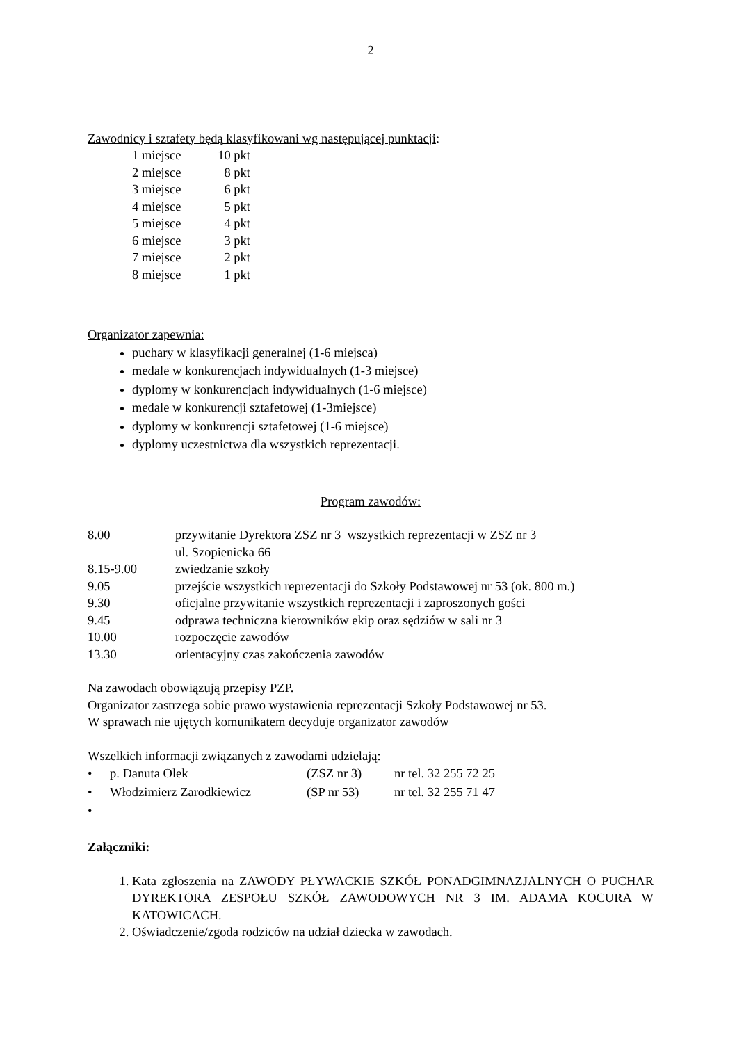2
Zawodnicy i sztafety będą klasyfikowani wg następującej punktacji:
| 1 miejsce | 10 pkt |
| 2 miejsce | 8 pkt |
| 3 miejsce | 6 pkt |
| 4 miejsce | 5 pkt |
| 5 miejsce | 4 pkt |
| 6 miejsce | 3 pkt |
| 7 miejsce | 2 pkt |
| 8 miejsce | 1 pkt |
Organizator zapewnia:
puchary w klasyfikacji generalnej (1-6 miejsca)
medale w konkurencjach indywidualnych (1-3 miejsce)
dyplomy w konkurencjach indywidualnych (1-6 miejsce)
medale w konkurencji sztafetowej (1-3miejsce)
dyplomy w konkurencji sztafetowej (1-6 miejsce)
dyplomy uczestnictwa dla wszystkich reprezentacji.
Program zawodów:
| 8.00 | przywitanie Dyrektora ZSZ nr 3 wszystkich reprezentacji w ZSZ nr 3 ul. Szopienicka 66 |
| 8.15-9.00 | zwiedzanie szkoły |
| 9.05 | przejście wszystkich reprezentacji do Szkoły Podstawowej nr 53 (ok. 800 m.) |
| 9.30 | oficjalne przywitanie wszystkich reprezentacji i zaproszonych gości |
| 9.45 | odprawa techniczna kierowników ekip oraz sędziów w sali nr 3 |
| 10.00 | rozpoczęcie zawodów |
| 13.30 | orientacyjny czas zakończenia zawodów |
Na zawodach obowiązują przepisy PZP.
Organizator zastrzega sobie prawo wystawienia reprezentacji Szkoły Podstawowej nr 53.
W sprawach nie ujętych komunikatem decyduje organizator zawodów
Wszelkich informacji związanych z zawodami udzielają:
| • | p. Danuta Olek | (ZSZ nr 3) | nr tel. 32 255 72 25 |
| • | Włodzimierz Zarodkiewicz | (SP nr 53) | nr tel. 32 255 71 47 |
| • | | | |
Załączniki:
1. Kata zgłoszenia na ZAWODY PŁYWACKIE SZKÓŁ PONADGIMNAZJALNYCH O PUCHAR DYREKTORA ZESPOŁU SZKÓŁ ZAWODOWYCH NR 3 IM. ADAMA KOCURA W KATOWICACH.
2. Oświadczenie/zgoda rodziców na udział dziecka w zawodach.